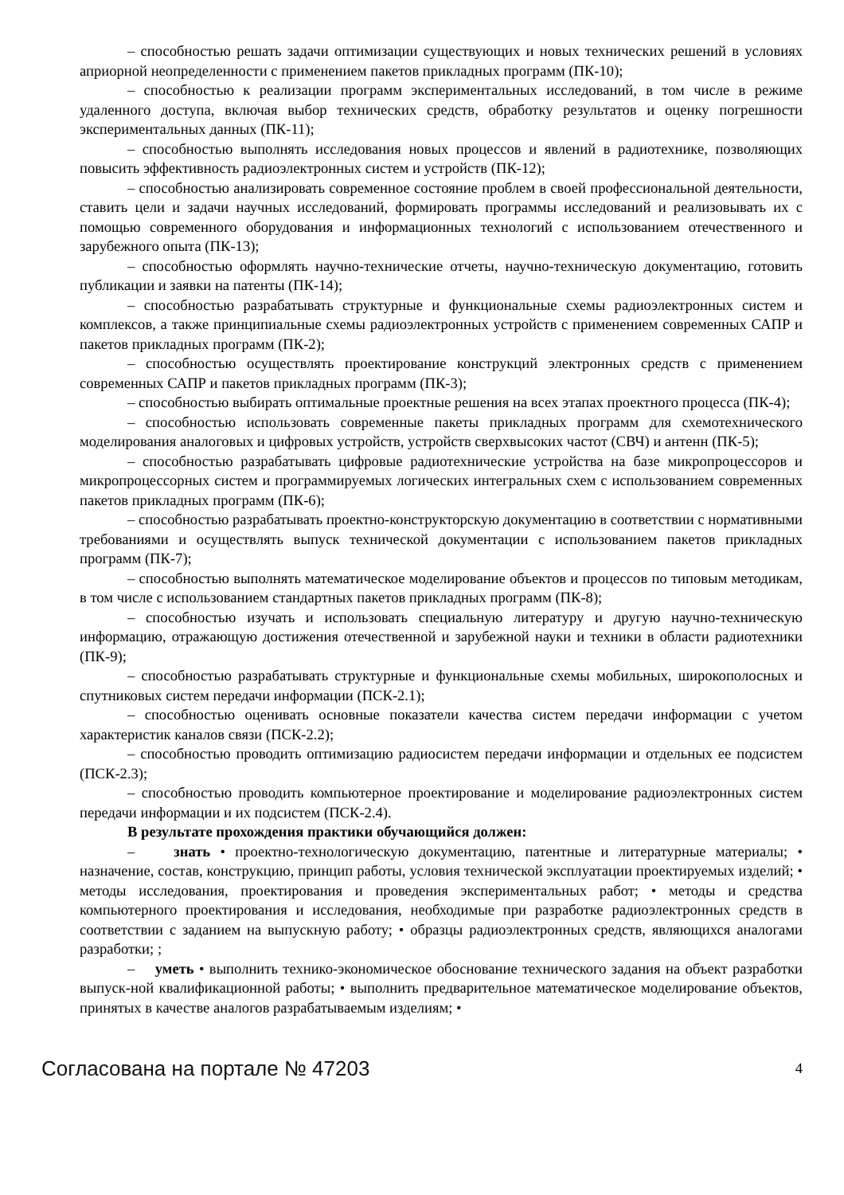– способностью решать задачи оптимизации существующих и новых технических решений в условиях априорной неопределенности с применением пакетов прикладных программ (ПК-10);
– способностью к реализации программ экспериментальных исследований, в том числе в режиме удаленного доступа, включая выбор технических средств, обработку результатов и оценку погрешности экспериментальных данных (ПК-11);
– способностью выполнять исследования новых процессов и явлений в радиотехнике, позволяющих повысить эффективность радиоэлектронных систем и устройств (ПК-12);
– способностью анализировать современное состояние проблем в своей профессиональной деятельности, ставить цели и задачи научных исследований, формировать программы исследований и реализовывать их с помощью современного оборудования и информационных технологий с использованием отечественного и зарубежного опыта (ПК-13);
– способностью оформлять научно-технические отчеты, научно-техническую документацию, готовить публикации и заявки на патенты (ПК-14);
– способностью разрабатывать структурные и функциональные схемы радиоэлектронных систем и комплексов, а также принципиальные схемы радиоэлектронных устройств с применением современных САПР и пакетов прикладных программ (ПК-2);
– способностью осуществлять проектирование конструкций электронных средств с применением современных САПР и пакетов прикладных программ (ПК-3);
– способностью выбирать оптимальные проектные решения на всех этапах проектного процесса (ПК-4);
– способностью использовать современные пакеты прикладных программ для схемотехнического моделирования аналоговых и цифровых устройств, устройств сверхвысоких частот (СВЧ) и антенн (ПК-5);
– способностью разрабатывать цифровые радиотехнические устройства на базе микропроцессоров и микропроцессорных систем и программируемых логических интегральных схем с использованием современных пакетов прикладных программ (ПК-6);
– способностью разрабатывать проектно-конструкторскую документацию в соответствии с нормативными требованиями и осуществлять выпуск технической документации с использованием пакетов прикладных программ (ПК-7);
– способностью выполнять математическое моделирование объектов и процессов по типовым методикам, в том числе с использованием стандартных пакетов прикладных программ (ПК-8);
– способностью изучать и использовать специальную литературу и другую научно-техническую информацию, отражающую достижения отечественной и зарубежной науки и техники в области радиотехники (ПК-9);
– способностью разрабатывать структурные и функциональные схемы мобильных, широкополосных и спутниковых систем передачи информации (ПСК-2.1);
– способностью оценивать основные показатели качества систем передачи информации с учетом характеристик каналов связи (ПСК-2.2);
– способностью проводить оптимизацию радиосистем передачи информации и отдельных ее подсистем (ПСК-2.3);
– способностью проводить компьютерное проектирование и моделирование радиоэлектронных систем передачи информации и их подсистем (ПСК-2.4).
В результате прохождения практики обучающийся должен:
– знать • проектно-технологическую документацию, патентные и литературные материалы; • назначение, состав, конструкцию, принцип работы, условия технической эксплуатации проектируемых изделий; • методы исследования, проектирования и проведения экспериментальных работ; • методы и средства компьютерного проектирования и исследования, необходимые при разработке радиоэлектронных средств в соответствии с заданием на выпускную работу; • образцы радиоэлектронных средств, являющихся аналогами разработки; ;
– уметь • выполнить технико-экономическое обоснование технического задания на объект разработки выпуск-ной квалификационной работы; • выполнить предварительное математическое моделирование объектов, принятых в качестве аналогов разрабатываемым изделиям; •
Согласована на портале № 47203 4